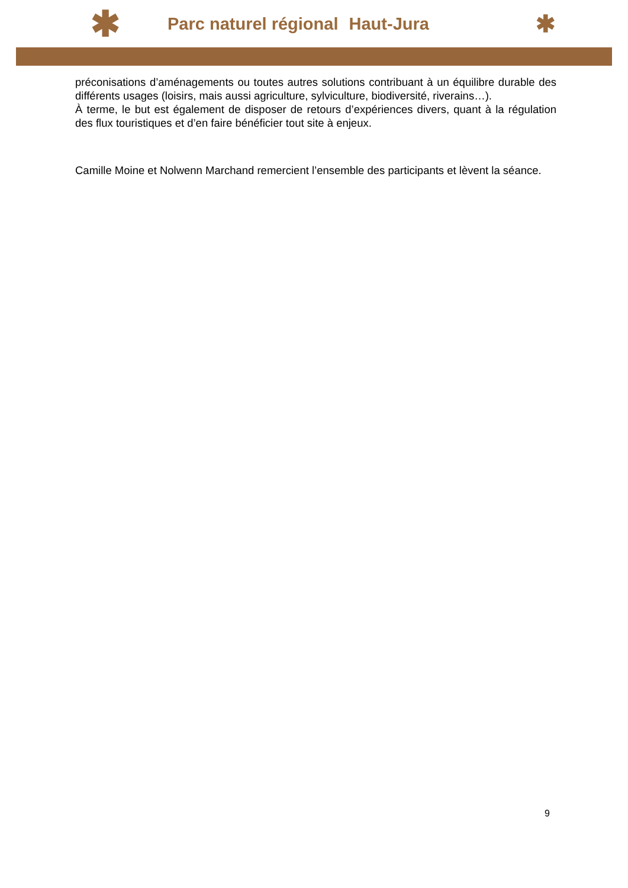✱ Parc naturel régional Haut-Jura ✱
préconisations d’aménagements ou toutes autres solutions contribuant à un équilibre durable des différents usages (loisirs, mais aussi agriculture, sylviculture, biodiversité, riverains…).
À terme, le but est également de disposer de retours d’expériences divers, quant à la régulation des flux touristiques et d’en faire bénéficier tout site à enjeux.
Camille Moine et Nolwenn Marchand remercient l’ensemble des participants et lèvent la séance.
9